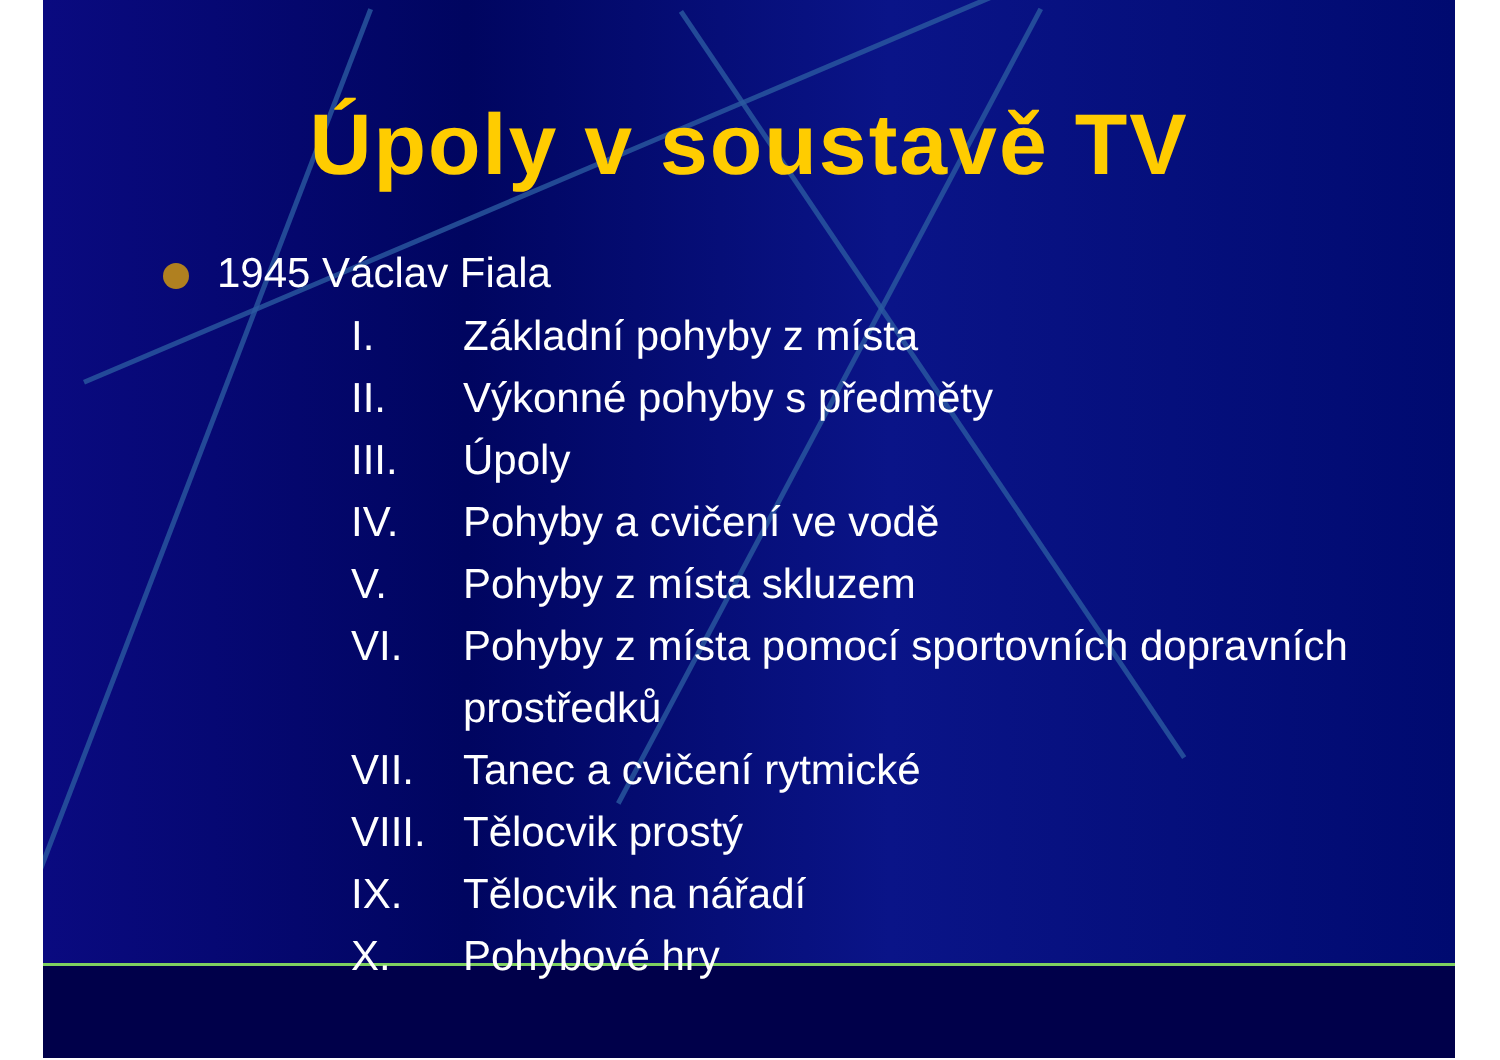Úpoly v soustavě TV
1945 Václav Fiala
I. Základní pohyby z místa
II. Výkonné pohyby s předměty
III. Úpoly
IV. Pohyby a cvičení ve vodě
V. Pohyby z místa skluzem
VI. Pohyby z místa pomocí sportovních dopravních prostředků
VII. Tanec a cvičení rytmické
VIII. Tělocvik prostý
IX. Tělocvik na nářadí
X. Pohybové hry